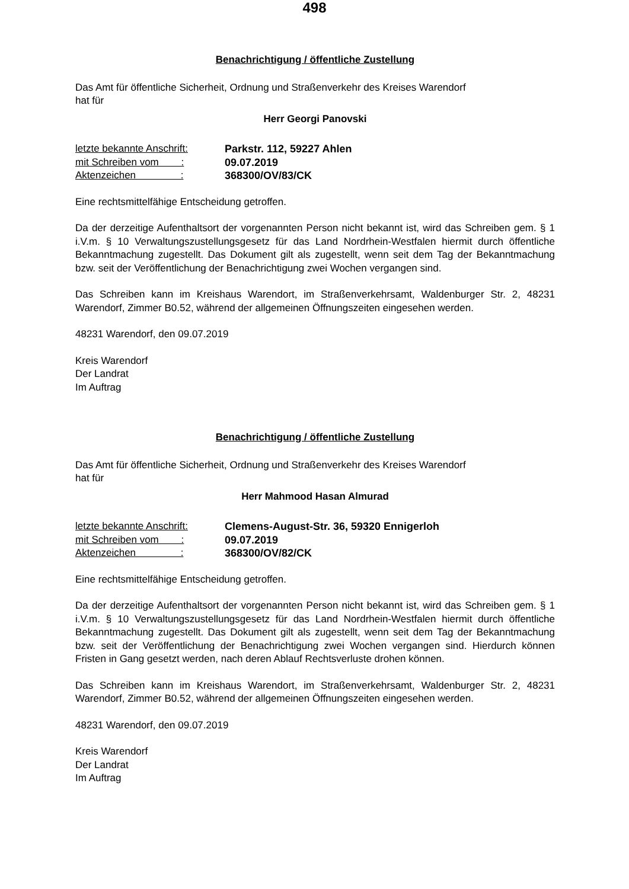498
Benachrichtigung / öffentliche Zustellung
Das Amt für öffentliche Sicherheit, Ordnung und Straßenverkehr des Kreises Warendorf
hat für
Herr Georgi Panovski
| letzte bekannte Anschrift: | Parkstr. 112, 59227 Ahlen |
| mit Schreiben vom : | 09.07.2019 |
| Aktenzeichen : | 368300/OV/83/CK |
Eine rechtsmittelfähige Entscheidung getroffen.
Da der derzeitige Aufenthaltsort der vorgenannten Person nicht bekannt ist, wird das Schreiben gem. § 1 i.V.m. § 10 Verwaltungszustellungsgesetz für das Land Nordrhein-Westfalen hiermit durch öffentliche Bekanntmachung zugestellt. Das Dokument gilt als zugestellt, wenn seit dem Tag der Bekanntmachung bzw. seit der Veröffentlichung der Benachrichtigung zwei Wochen vergangen sind.
Das Schreiben kann im Kreishaus Warendort, im Straßenverkehrsamt, Waldenburger Str. 2, 48231 Warendorf, Zimmer B0.52, während der allgemeinen Öffnungszeiten eingesehen werden.
48231 Warendorf, den 09.07.2019
Kreis Warendorf
Der Landrat
Im Auftrag
Benachrichtigung / öffentliche Zustellung
Das Amt für öffentliche Sicherheit, Ordnung und Straßenverkehr des Kreises Warendorf
hat für
Herr Mahmood Hasan Almurad
| letzte bekannte Anschrift: | Clemens-August-Str. 36, 59320 Ennigerloh |
| mit Schreiben vom : | 09.07.2019 |
| Aktenzeichen : | 368300/OV/82/CK |
Eine rechtsmittelfähige Entscheidung getroffen.
Da der derzeitige Aufenthaltsort der vorgenannten Person nicht bekannt ist, wird das Schreiben gem. § 1 i.V.m. § 10 Verwaltungszustellungsgesetz für das Land Nordrhein-Westfalen hiermit durch öffentliche Bekanntmachung zugestellt. Das Dokument gilt als zugestellt, wenn seit dem Tag der Bekanntmachung bzw. seit der Veröffentlichung der Benachrichtigung zwei Wochen vergangen sind. Hierdurch können Fristen in Gang gesetzt werden, nach deren Ablauf Rechtsverluste drohen können.
Das Schreiben kann im Kreishaus Warendort, im Straßenverkehrsamt, Waldenburger Str. 2, 48231 Warendorf, Zimmer B0.52, während der allgemeinen Öffnungszeiten eingesehen werden.
48231 Warendorf, den 09.07.2019
Kreis Warendorf
Der Landrat
Im Auftrag